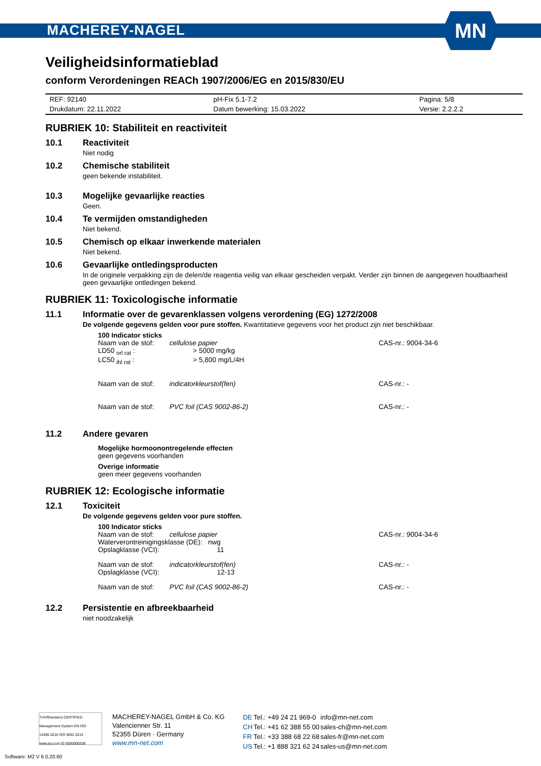MACHEREY-NAGEL
MN
Veiligheidsinformatieblad
conform Verordeningen REACh 1907/2006/EG en 2015/830/EU
| REF: 92140 | pH-Fix 5.1-7.2 | Pagina: 5/8 |
| Drukdatum: 22.11.2022 | Datum bewerking: 15.03.2022 | Versie: 2.2.2.2 |
RUBRIEK 10: Stabiliteit en reactiviteit
10.1 Reactiviteit
Niet nodig
10.2 Chemische stabiliteit
geen bekende instabiliteit.
10.3 Mogelijke gevaarlijke reacties
Geen.
10.4 Te vermijden omstandigheden
Niet bekend.
10.5 Chemisch op elkaar inwerkende materialen
Niet bekend.
10.6 Gevaarlijke ontledingsproducten
In de originele verpakking zijn de delen/de reagentia veilig van elkaar gescheiden verpakt. Verder zijn binnen de aangegeven houdbaarheid geen gevaarlijke ontledingen bekend.
RUBRIEK 11: Toxicologische informatie
11.1 Informatie over de gevarenklassen volgens verordening (EG) 1272/2008
De volgende gegevens gelden voor pure stoffen. Kwantitatieve gegevens voor het product zijn niet beschikbaar.
100 Indicator sticks
| Naam van de stof: | cellulose papier | CAS-nr.: 9004-34-6 |
| LD50 <sub>orl rat</sub> : | > 5000 mg/kg | |
| LC50 <sub>ihl rat</sub> : | > 5,800 mg/L/4H | |
| Naam van de stof: | indicatorkleurstof(fen) | CAS-nr.: - |
| Naam van de stof: | PVC foil (CAS 9002-86-2) | CAS-nr.: - |
11.2 Andere gevaren
Mogelijke hormoonontregelende effecten
geen gegevens voorhanden
Overige informatie
geen meer gegevens voorhanden
RUBRIEK 12: Ecologische informatie
12.1 Toxiciteit
De volgende gegevens gelden voor pure stoffen.
100 Indicator sticks
| Naam van de stof: | cellulose papier | CAS-nr.: 9004-34-6 |
| Waterverontreinigingsklasse (DE): nwg | | |
| Opslagklasse (VCI): | 11 | |
| Naam van de stof: | indicatorkleurstof(fen) | CAS-nr.: - |
| Opslagklasse (VCI): | 12-13 | |
| Naam van de stof: | PVC foil (CAS 9002-86-2) | CAS-nr.: - |
12.2 Persistentie en afbreekbaarheid
niet noodzakelijk
TÜVRheinland CERTIFIED
Management System EN ISO 13485:2016 ISO 9001:2015
www.tuv.com ID 9000008338
MACHEREY-NAGEL GmbH & Co. KG
Valencienner Str. 11
52355 Düren · Germany
www.mn-net.com
| DE | Tel.: +49 24 21 969-0 | info@mn-net.com |
| CH | Tel.: +41 62 388 55 00 | sales-ch@mn-net.com |
| FR | Tel.: +33 388 68 22 68 | sales-fr@mn-net.com |
| US | Tel.: +1 888 321 62 24 | sales-us@mn-net.com |
Software: M2 V 6.0.20.60